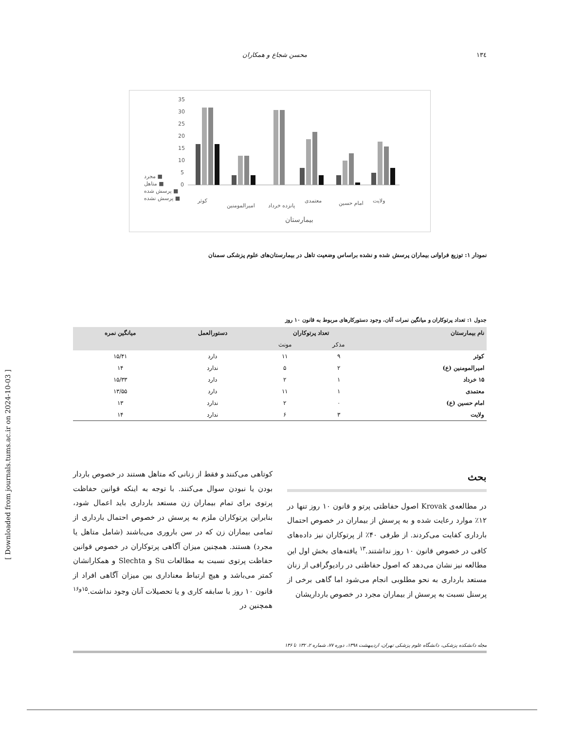١٣٤ محسن شجاع و همکاران
35
30
25
20
15
10
5
0
مجرد ■
متاهل ■
پرسش شده ■
پرسش نشده ■
بیمارستان
کوثر
امیرالمومنین
پانزده خرداد
معتمدی
امام حسین
ولایت
نمودار ۱: توزیع فراوانی بیماران پرسش شده و نشده براساس وضعیت تاهل در بیمارستان‌های علوم پزشکی سمنان
جدول ۱: تعداد پرتوکاران و میانگین نمرات آنان، وجود دستورکارهای مربوط به قانون ۱۰ روز
| نام بیمارستان | تعداد پرتوکاران | | دستورالعمل | میانگین نمره |
| --- | --- | --- | --- | --- |
| | مذکر | مونث | | |
| کوثر | ۹ | ۱۱ | دارد | ۱۵/۴۱ |
| امیرالمومنین (ع) | ۲ | ۵ | ندارد | ۱۴ |
| ۱۵ خرداد | ۱ | ۲ | دارد | ۱۵/۳۳ |
| معتمدی | ۱ | ۱۱ | دارد | ۱۳/۵۵ |
| امام حسین (ع) | ۰ | ۲ | ندارد | ۱۳ |
| ولایت | ۳ | ۶ | ندارد | ۱۴ |
بحث
در مطالعه‌ی Krovak اصول حفاظتی پرتو و قانون ۱۰ روز تنها در ۱۲٪ موارد رعایت شده و به پرسش از بیماران در خصوص احتمال بارداری کفایت می‌کردند. از طرفی ۴۰٪ از پرتوکاران نیز داده‌های کافی در خصوص قانون ۱۰ روز نداشتند.<sup>۱۳</sup> یافته‌های بخش اول این مطالعه نیز نشان می‌دهد که اصول حفاظتی در رادیوگرافی از زنان مستعد بارداری به نحو مطلوبی انجام می‌شود اما گاهی برخی از پرسنل نسبت به پرسش از بیماران مجرد در خصوص بارداریشان
کوتاهی می‌کنند و فقط از زنانی که متاهل هستند در خصوص باردار بودن یا نبودن سوال می‌کنند. با توجه به اینکه قوانین حفاظت پرتوی برای تمام بیماران زن مستعد بارداری باید اعمال شود، بنابراین پرتوکاران ملزم به پرسش در خصوص احتمال بارداری از تمامی بیماران زن که در سن باروری می‌باشند (شامل متاهل یا مجرد) هستند. همچنین میزان آگاهی پرتوکاران در خصوص قوانین حفاظت پرتوی نسبت به مطالعات Su و Slechta و همکارانشان کمتر می‌باشد و هیچ ارتباط معناداری بین میزان آگاهی افراد از قانون ۱۰ روز با سابقه کاری و یا تحصیلات آنان وجود نداشت.<sup>۱۵و۱۶</sup> همچنین در
مجله دانشکده پزشکی، دانشگاه علوم پزشکی تهران، اردیبهشت ۱۳۹۸، دوره ۷۷، شماره ۲، ۱۳۲ تا ۱۳۶
[ Downloaded from journals.tums.ac.ir on 2024-10-03 ]